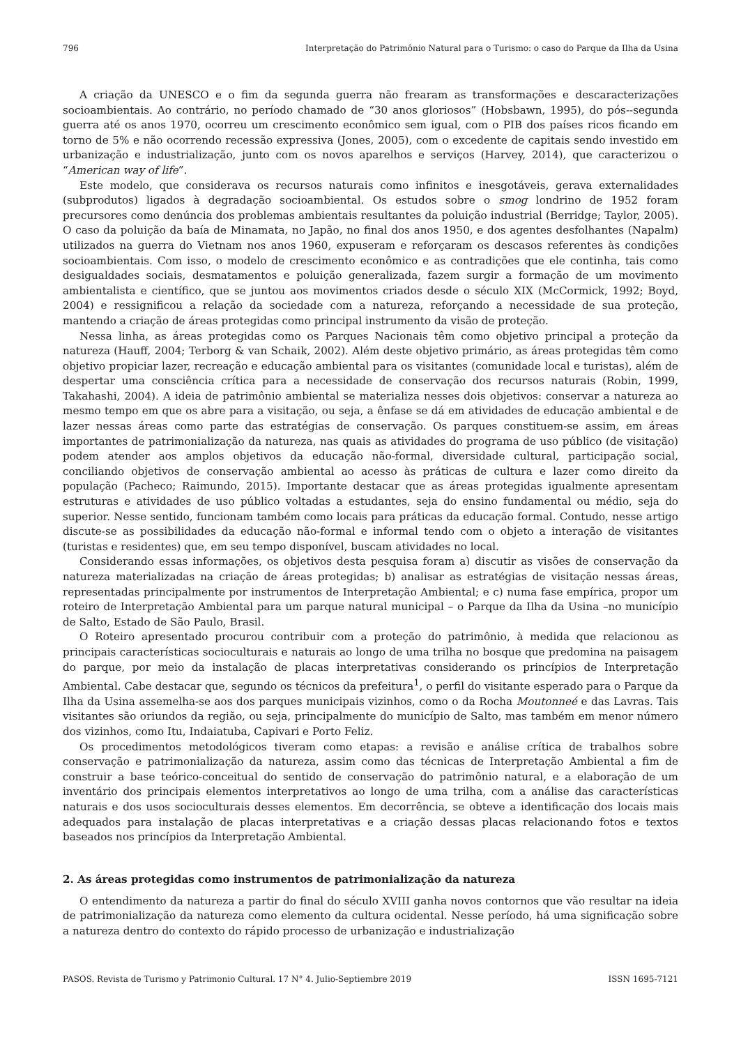796 Interpretação do Patrimônio Natural para o Turismo: o caso do Parque da Ilha da Usina
A criação da UNESCO e o fim da segunda guerra não frearam as transformações e descaracterizações socioambientais. Ao contrário, no período chamado de “30 anos gloriosos” (Hobsbawn, 1995), do pós--segunda guerra até os anos 1970, ocorreu um crescimento econômico sem igual, com o PIB dos países ricos ficando em torno de 5% e não ocorrendo recessão expressiva (Jones, 2005), com o excedente de capitais sendo investido em urbanização e industrialização, junto com os novos aparelhos e serviços (Harvey, 2014), que caracterizou o “American way of life”.
Este modelo, que considerava os recursos naturais como infinitos e inesgotáveis, gerava externalidades (subprodutos) ligados à degradação socioambiental. Os estudos sobre o smog londrino de 1952 foram precursores como denúncia dos problemas ambientais resultantes da poluição industrial (Berridge; Taylor, 2005). O caso da poluição da baía de Minamata, no Japão, no final dos anos 1950, e dos agentes desfolhantes (Napalm) utilizados na guerra do Vietnam nos anos 1960, expuseram e reforçaram os descasos referentes às condições socioambientais. Com isso, o modelo de crescimento econômico e as contradições que ele continha, tais como desigualdades sociais, desmatamentos e poluição generalizada, fazem surgir a formação de um movimento ambientalista e científico, que se juntou aos movimentos criados desde o século XIX (McCormick, 1992; Boyd, 2004) e ressignificou a relação da sociedade com a natureza, reforçando a necessidade de sua proteção, mantendo a criação de áreas protegidas como principal instrumento da visão de proteção.
Nessa linha, as áreas protegidas como os Parques Nacionais têm como objetivo principal a proteção da natureza (Hauff, 2004; Terborg & van Schaik, 2002). Além deste objetivo primário, as áreas protegidas têm como objetivo propiciar lazer, recreação e educação ambiental para os visitantes (comunidade local e turistas), além de despertar uma consciência crítica para a necessidade de conservação dos recursos naturais (Robin, 1999, Takahashi, 2004). A ideia de patrimônio ambiental se materializa nesses dois objetivos: conservar a natureza ao mesmo tempo em que os abre para a visitação, ou seja, a ênfase se dá em atividades de educação ambiental e de lazer nessas áreas como parte das estratégias de conservação. Os parques constituem-se assim, em áreas importantes de patrimonialização da natureza, nas quais as atividades do programa de uso público (de visitação) podem atender aos amplos objetivos da educação não-formal, diversidade cultural, participação social, conciliando objetivos de conservação ambiental ao acesso às práticas de cultura e lazer como direito da população (Pacheco; Raimundo, 2015). Importante destacar que as áreas protegidas igualmente apresentam estruturas e atividades de uso público voltadas a estudantes, seja do ensino fundamental ou médio, seja do superior. Nesse sentido, funcionam também como locais para práticas da educação formal. Contudo, nesse artigo discute-se as possibilidades da educação não-formal e informal tendo com o objeto a interação de visitantes (turistas e residentes) que, em seu tempo disponível, buscam atividades no local.
Considerando essas informações, os objetivos desta pesquisa foram a) discutir as visões de conservação da natureza materializadas na criação de áreas protegidas; b) analisar as estratégias de visitação nessas áreas, representadas principalmente por instrumentos de Interpretação Ambiental; e c) numa fase empírica, propor um roteiro de Interpretação Ambiental para um parque natural municipal – o Parque da Ilha da Usina –no município de Salto, Estado de São Paulo, Brasil.
O Roteiro apresentado procurou contribuir com a proteção do patrimônio, à medida que relacionou as principais características socioculturais e naturais ao longo de uma trilha no bosque que predomina na paisagem do parque, por meio da instalação de placas interpretativas considerando os princípios de Interpretação Ambiental. Cabe destacar que, segundo os técnicos da prefeitura<sup>1</sup>, o perfil do visitante esperado para o Parque da Ilha da Usina assemelha-se aos dos parques municipais vizinhos, como o da Rocha Moutonneé e das Lavras. Tais visitantes são oriundos da região, ou seja, principalmente do município de Salto, mas também em menor número dos vizinhos, como Itu, Indaiatuba, Capivari e Porto Feliz.
Os procedimentos metodológicos tiveram como etapas: a revisão e análise crítica de trabalhos sobre conservação e patrimonialização da natureza, assim como das técnicas de Interpretação Ambiental a fim de construir a base teórico-conceitual do sentido de conservação do patrimônio natural, e a elaboração de um inventário dos principais elementos interpretativos ao longo de uma trilha, com a análise das características naturais e dos usos socioculturais desses elementos. Em decorrência, se obteve a identificação dos locais mais adequados para instalação de placas interpretativas e a criação dessas placas relacionando fotos e textos baseados nos princípios da Interpretação Ambiental.
2. As áreas protegidas como instrumentos de patrimonialização da natureza
O entendimento da natureza a partir do final do século XVIII ganha novos contornos que vão resultar na ideia de patrimonialização da natureza como elemento da cultura ocidental. Nesse período, há uma significação sobre a natureza dentro do contexto do rápido processo de urbanização e industrialização
PASOS. Revista de Turismo y Patrimonio Cultural. 17 N° 4. Julio-Septiembre 2019 ISSN 1695-7121